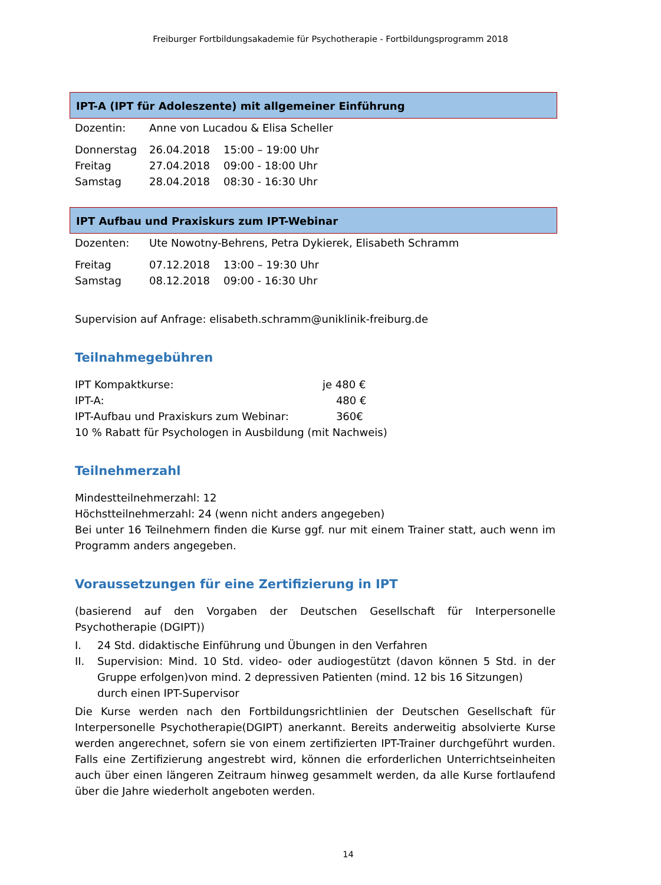Freiburger Fortbildungsakademie für Psychotherapie - Fortbildungsprogramm 2018
IPT-A (IPT für Adoleszente) mit allgemeiner Einführung
| Dozentin: | Anne von Lucadou & Elisa Scheller | |
| Donnerstag | 26.04.2018 | 15:00 – 19:00 Uhr |
| Freitag | 27.04.2018 | 09:00 - 18:00 Uhr |
| Samstag | 28.04.2018 | 08:30 - 16:30 Uhr |
IPT Aufbau und Praxiskurs zum IPT-Webinar
| Dozenten: | Ute Nowotny-Behrens, Petra Dykierek, Elisabeth Schramm | |
| Freitag | 07.12.2018 | 13:00 – 19:30 Uhr |
| Samstag | 08.12.2018 | 09:00 - 16:30 Uhr |
Supervision auf Anfrage: elisabeth.schramm@uniklinik-freiburg.de
Teilnahmegebühren
| IPT Kompaktkurse: | je 480 € |
| IPT-A: | 480 € |
| IPT-Aufbau und Praxiskurs zum Webinar: | 360€ |
10 % Rabatt für Psychologen in Ausbildung (mit Nachweis)
Teilnehmerzahl
Mindestteilnehmerzahl: 12
Höchstteilnehmerzahl: 24 (wenn nicht anders angegeben)
Bei unter 16 Teilnehmern finden die Kurse ggf. nur mit einem Trainer statt, auch wenn im Programm anders angegeben.
Voraussetzungen für eine Zertifizierung in IPT
(basierend auf den Vorgaben der Deutschen Gesellschaft für Interpersonelle Psychotherapie (DGIPT))
| I. | 24 Std. didaktische Einführung und Übungen in den Verfahren |
| II. | Supervision: Mind. 10 Std. video- oder audiogestützt (davon können 5 Std. in der Gruppe erfolgen)von mind. 2 depressiven Patienten (mind. 12 bis 16 Sitzungen) durch einen IPT-Supervisor |
Die Kurse werden nach den Fortbildungsrichtlinien der Deutschen Gesellschaft für Interpersonelle Psychotherapie(DGIPT) anerkannt. Bereits anderweitig absolvierte Kurse werden angerechnet, sofern sie von einem zertifizierten IPT-Trainer durchgeführt wurden. Falls eine Zertifizierung angestrebt wird, können die erforderlichen Unterrichtseinheiten auch über einen längeren Zeitraum hinweg gesammelt werden, da alle Kurse fortlaufend über die Jahre wiederholt angeboten werden.
14